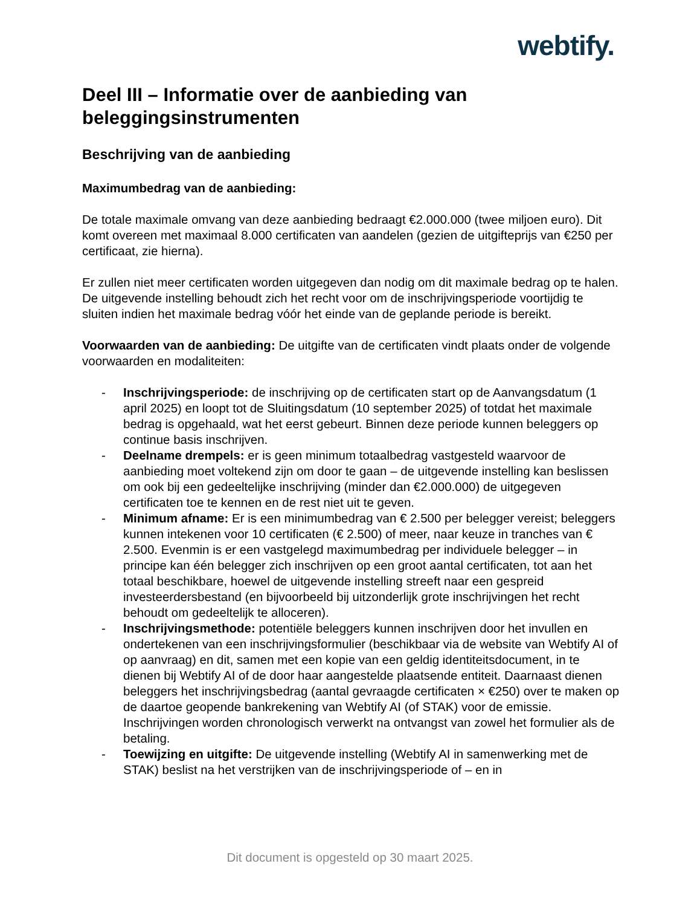webtify.
Deel III – Informatie over de aanbieding van beleggingsinstrumenten
Beschrijving van de aanbieding
Maximumbedrag van de aanbieding:
De totale maximale omvang van deze aanbieding bedraagt €2.000.000 (twee miljoen euro). Dit komt overeen met maximaal 8.000 certificaten van aandelen (gezien de uitgifteprijs van €250 per certificaat, zie hierna).
Er zullen niet meer certificaten worden uitgegeven dan nodig om dit maximale bedrag op te halen. De uitgevende instelling behoudt zich het recht voor om de inschrijvingsperiode voortijdig te sluiten indien het maximale bedrag vóór het einde van de geplande periode is bereikt.
Voorwaarden van de aanbieding: De uitgifte van de certificaten vindt plaats onder de volgende voorwaarden en modaliteiten:
- Inschrijvingsperiode: de inschrijving op de certificaten start op de Aanvangsdatum (1 april 2025) en loopt tot de Sluitingsdatum (10 september 2025) of totdat het maximale bedrag is opgehaald, wat het eerst gebeurt. Binnen deze periode kunnen beleggers op continue basis inschrijven.
- Deelname drempels: er is geen minimum totaalbedrag vastgesteld waarvoor de aanbieding moet voltekend zijn om door te gaan – de uitgevende instelling kan beslissen om ook bij een gedeeltelijke inschrijving (minder dan €2.000.000) de uitgegeven certificaten toe te kennen en de rest niet uit te geven.
- Minimum afname: Er is een minimumbedrag van € 2.500 per belegger vereist; beleggers kunnen intekenen voor 10 certificaten (€ 2.500) of meer, naar keuze in tranches van € 2.500. Evenmin is er een vastgelegd maximumbedrag per individuele belegger – in principe kan één belegger zich inschrijven op een groot aantal certificaten, tot aan het totaal beschikbare, hoewel de uitgevende instelling streeft naar een gespreid investeerdersbestand (en bijvoorbeeld bij uitzonderlijk grote inschrijvingen het recht behoudt om gedeeltelijk te alloceren).
- Inschrijvingsmethode: potentiële beleggers kunnen inschrijven door het invullen en ondertekenen van een inschrijvingsformulier (beschikbaar via de website van Webtify AI of op aanvraag) en dit, samen met een kopie van een geldig identiteitsdocument, in te dienen bij Webtify AI of de door haar aangestelde plaatsende entiteit. Daarnaast dienen beleggers het inschrijvingsbedrag (aantal gevraagde certificaten × €250) over te maken op de daartoe geopende bankrekening van Webtify AI (of STAK) voor de emissie. Inschrijvingen worden chronologisch verwerkt na ontvangst van zowel het formulier als de betaling.
- Toewijzing en uitgifte: De uitgevende instelling (Webtify AI in samenwerking met de STAK) beslist na het verstrijken van de inschrijvingsperiode of – en in
Dit document is opgesteld op 30 maart 2025.